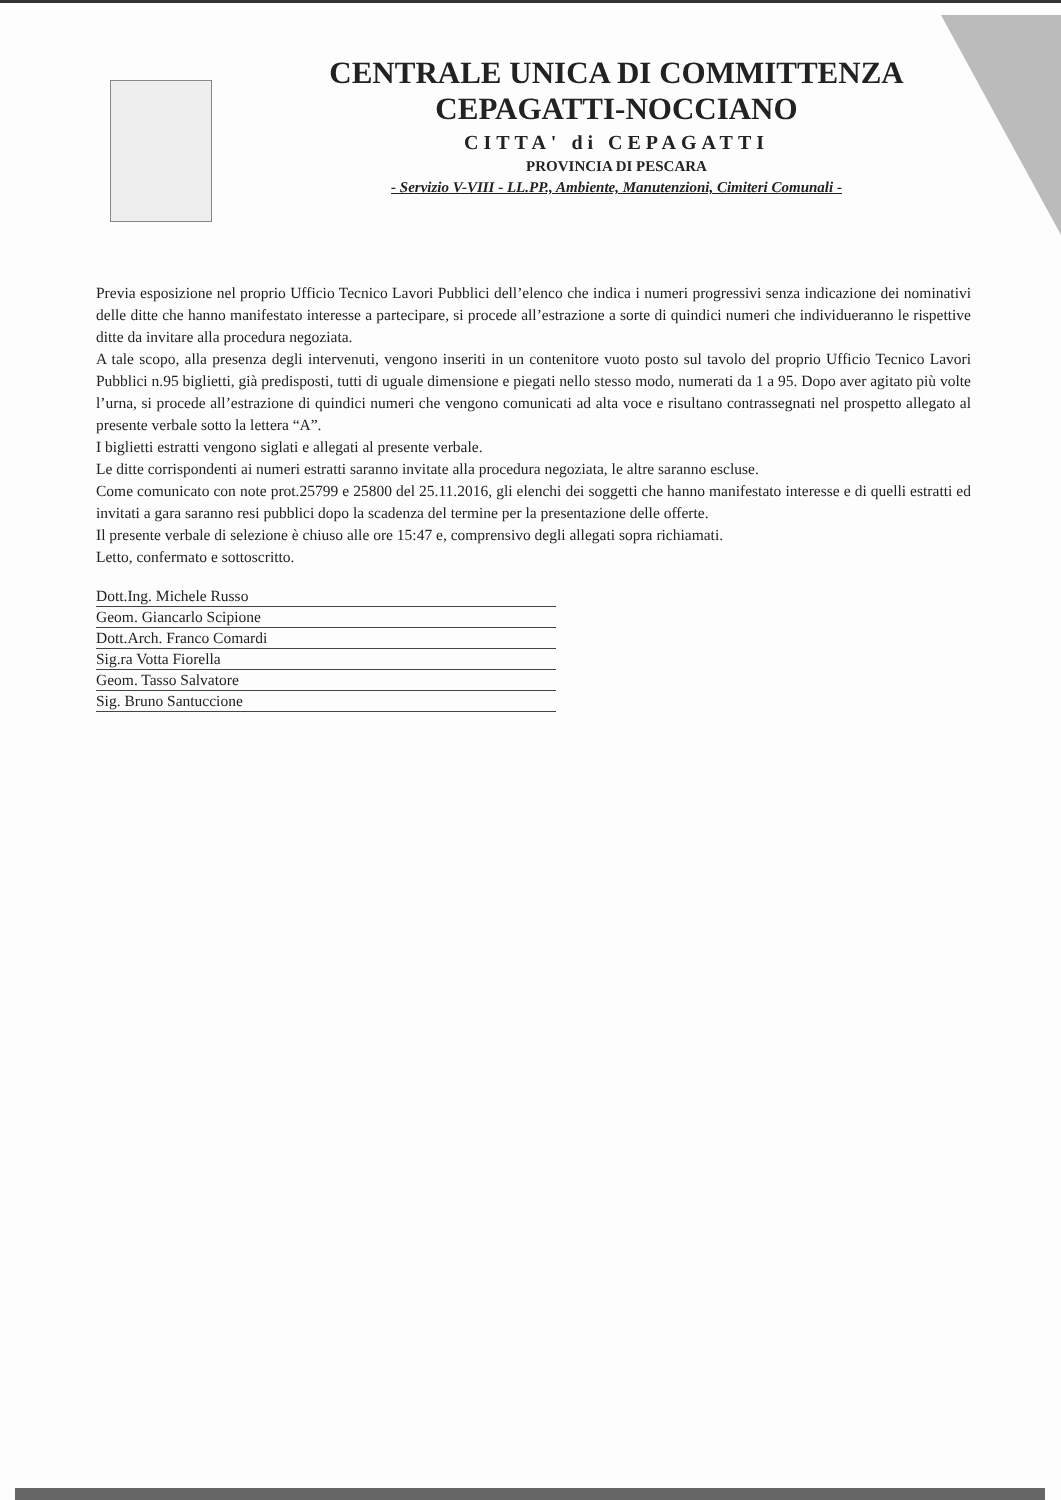CENTRALE UNICA DI COMMITTENZA
CEPAGATTI-NOCCIANO
CITTA' di CEPAGATTI
PROVINCIA DI PESCARA
- Servizio V-VIII - LL.PP., Ambiente, Manutenzioni, Cimiteri Comunali -
Previa esposizione nel proprio Ufficio Tecnico Lavori Pubblici dell’elenco che indica i numeri progressivi senza indicazione dei nominativi delle ditte che hanno manifestato interesse a partecipare, si procede all’estrazione a sorte di quindici numeri che individueranno le rispettive ditte da invitare alla procedura negoziata.
A tale scopo, alla presenza degli intervenuti, vengono inseriti in un contenitore vuoto posto sul tavolo del proprio Ufficio Tecnico Lavori Pubblici n.95 biglietti, già predisposti, tutti di uguale dimensione e piegati nello stesso modo, numerati da 1 a 95. Dopo aver agitato più volte l’urna, si procede all’estrazione di quindici numeri che vengono comunicati ad alta voce e risultano contrassegnati nel prospetto allegato al presente verbale sotto la lettera “A”.
I biglietti estratti vengono siglati e allegati al presente verbale.
Le ditte corrispondenti ai numeri estratti saranno invitate alla procedura negoziata, le altre saranno escluse.
Come comunicato con note prot.25799 e 25800 del 25.11.2016, gli elenchi dei soggetti che hanno manifestato interesse e di quelli estratti ed invitati a gara saranno resi pubblici dopo la scadenza del termine per la presentazione delle offerte.
Il presente verbale di selezione è chiuso alle ore 15:47 e, comprensivo degli allegati sopra richiamati.
Letto, confermato e sottoscritto.
Dott.Ing. Michele Russo
Geom. Giancarlo Scipione
Dott.Arch. Franco Comardi
Sig.ra Votta Fiorella
Geom. Tasso Salvatore
Sig. Bruno Santuccione